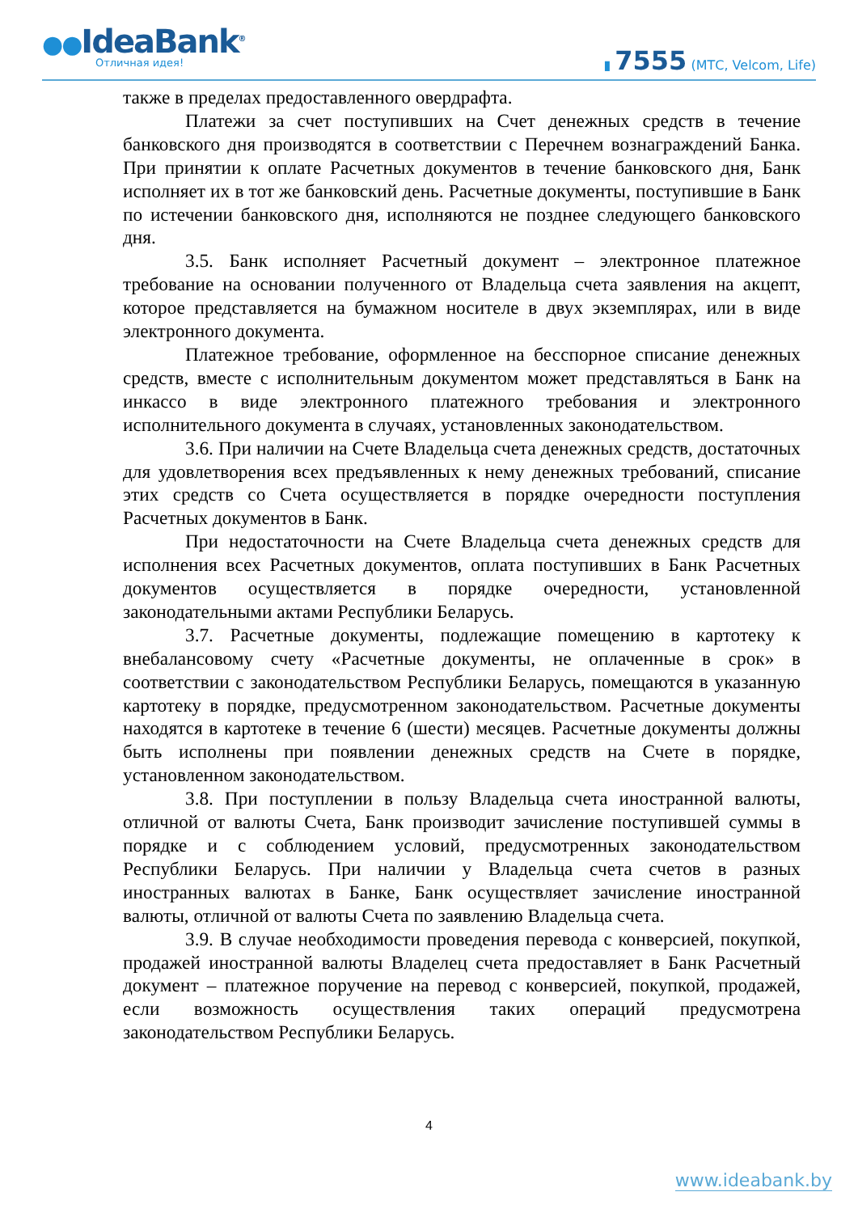●●IdeaBank<sup>®</sup>
Отличная идея!
▮ 7555 (МТС, Velcom, Life)
также в пределах предоставленного овердрафта.
Платежи за счет поступивших на Счет денежных средств в течение банковского дня производятся в соответствии с Перечнем вознаграждений Банка. При принятии к оплате Расчетных документов в течение банковского дня, Банк исполняет их в тот же банковский день. Расчетные документы, поступившие в Банк по истечении банковского дня, исполняются не позднее следующего банковского дня.
3.5. Банк исполняет Расчетный документ – электронное платежное требование на основании полученного от Владельца счета заявления на акцепт, которое представляется на бумажном носителе в двух экземплярах, или в виде электронного документа.
Платежное требование, оформленное на бесспорное списание денежных средств, вместе с исполнительным документом может представляться в Банк на инкассо в виде электронного платежного требования и электронного исполнительного документа в случаях, установленных законодательством.
3.6. При наличии на Счете Владельца счета денежных средств, достаточных для удовлетворения всех предъявленных к нему денежных требований, списание этих средств со Счета осуществляется в порядке очередности поступления Расчетных документов в Банк.
При недостаточности на Счете Владельца счета денежных средств для исполнения всех Расчетных документов, оплата поступивших в Банк Расчетных документов осуществляется в порядке очередности, установленной законодательными актами Республики Беларусь.
3.7. Расчетные документы, подлежащие помещению в картотеку к внебалансовому счету «Расчетные документы, не оплаченные в срок» в соответствии с законодательством Республики Беларусь, помещаются в указанную картотеку в порядке, предусмотренном законодательством. Расчетные документы находятся в картотеке в течение 6 (шести) месяцев. Расчетные документы должны быть исполнены при появлении денежных средств на Счете в порядке, установленном законодательством.
3.8. При поступлении в пользу Владельца счета иностранной валюты, отличной от валюты Счета, Банк производит зачисление поступившей суммы в порядке и с соблюдением условий, предусмотренных законодательством Республики Беларусь. При наличии у Владельца счета счетов в разных иностранных валютах в Банке, Банк осуществляет зачисление иностранной валюты, отличной от валюты Счета по заявлению Владельца счета.
3.9. В случае необходимости проведения перевода с конверсией, покупкой, продажей иностранной валюты Владелец счета предоставляет в Банк Расчетный документ – платежное поручение на перевод с конверсией, покупкой, продажей, если возможность осуществления таких операций предусмотрена законодательством Республики Беларусь.
4
www.ideabank.by